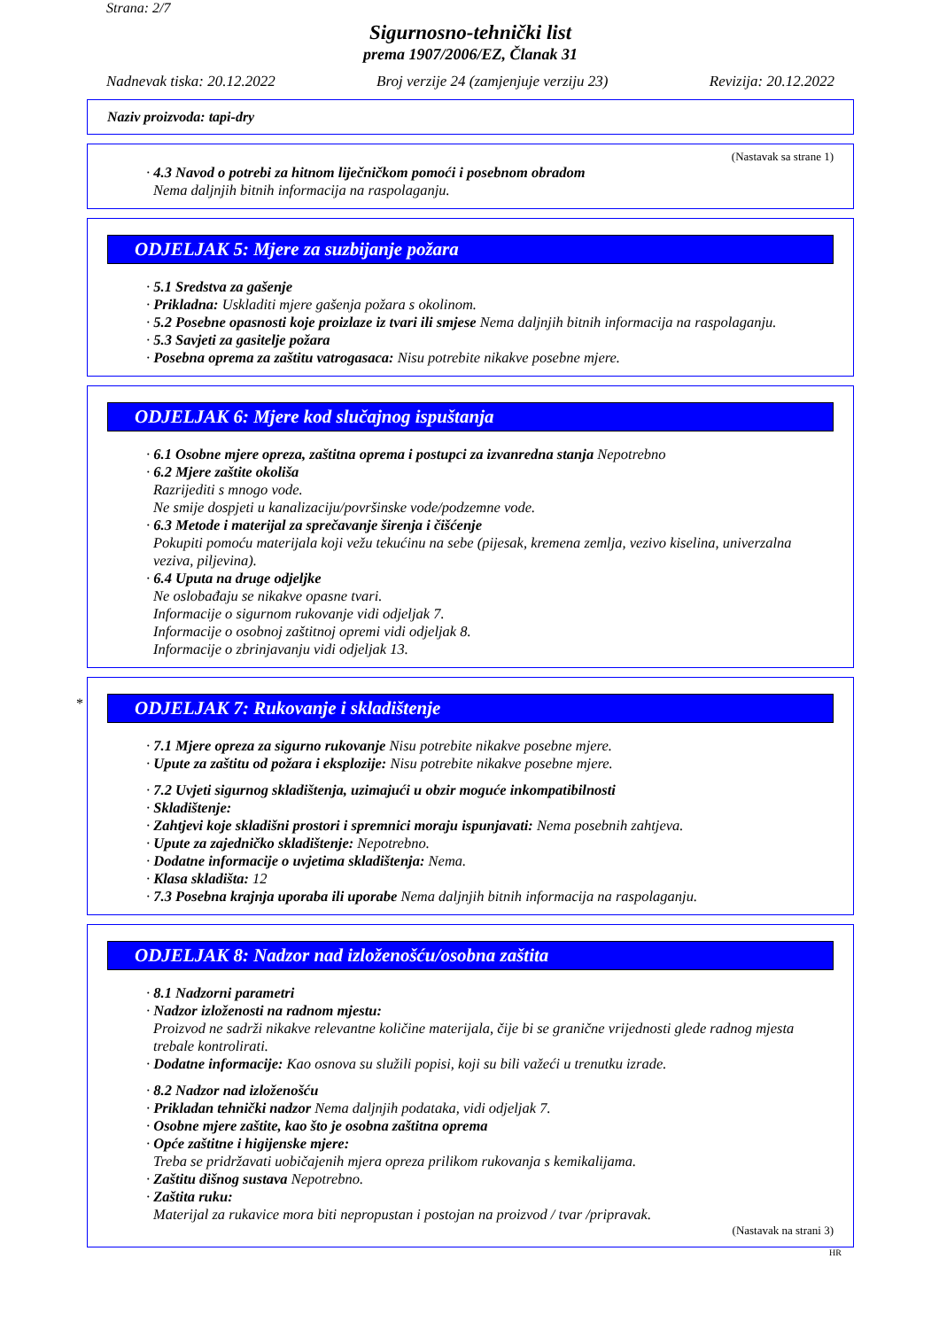Strana: 2/7
Sigurnosno-tehnički list
prema 1907/2006/EZ, Članak 31
Nadnevak tiska: 20.12.2022 Broj verzije 24 (zamjenjuje verziju 23) Revizija: 20.12.2022
Naziv proizvoda: tapi-dry
(Nastavak sa strane 1)
· 4.3 Navod o potrebi za hitnom liječničkom pomoći i posebnom obradom
Nema daljnjih bitnih informacija na raspolaganju.
ODJELJAK 5: Mjere za suzbijanje požara
· 5.1 Sredstva za gašenje
· Prikladna: Uskladiti mjere gašenja požara s okolinom.
· 5.2 Posebne opasnosti koje proizlaze iz tvari ili smjese Nema daljnjih bitnih informacija na raspolaganju.
· 5.3 Savjeti za gasitelje požara
· Posebna oprema za zaštitu vatrogasaca: Nisu potrebite nikakve posebne mjere.
ODJELJAK 6: Mjere kod slučajnog ispuštanja
· 6.1 Osobne mjere opreza, zaštitna oprema i postupci za izvanredna stanja Nepotrebno
· 6.2 Mjere zaštite okoliša
Razrijediti s mnogo vode.
Ne smije dospjeti u kanalizaciju/površinske vode/podzemne vode.
· 6.3 Metode i materijal za sprečavanje širenja i čišćenje
Pokupiti pomoću materijala koji vežu tekućinu na sebe (pijesak, kremena zemlja, vezivo kiselina, univerzalna veziva, piljevina).
· 6.4 Uputa na druge odjeljke
Ne oslobađaju se nikakve opasne tvari.
Informacije o sigurnom rukovanje vidi odjeljak 7.
Informacije o osobnoj zaštitnoj opremi vidi odjeljak 8.
Informacije o zbrinjavanju vidi odjeljak 13.
*
ODJELJAK 7: Rukovanje i skladištenje
· 7.1 Mjere opreza za sigurno rukovanje Nisu potrebite nikakve posebne mjere.
· Upute za zaštitu od požara i eksplozije: Nisu potrebite nikakve posebne mjere.
· 7.2 Uvjeti sigurnog skladištenja, uzimajući u obzir moguće inkompatibilnosti
· Skladištenje:
· Zahtjevi koje skladišni prostori i spremnici moraju ispunjavati: Nema posebnih zahtjeva.
· Upute za zajedničko skladištenje: Nepotrebno.
· Dodatne informacije o uvjetima skladištenja: Nema.
· Klasa skladišta: 12
· 7.3 Posebna krajnja uporaba ili uporabe Nema daljnjih bitnih informacija na raspolaganju.
ODJELJAK 8: Nadzor nad izloženošću/osobna zaštita
· 8.1 Nadzorni parametri
· Nadzor izloženosti na radnom mjestu:
Proizvod ne sadrži nikakve relevantne količine materijala, čije bi se granične vrijednosti glede radnog mjesta trebale kontrolirati.
· Dodatne informacije: Kao osnova su služili popisi, koji su bili važeći u trenutku izrade.
· 8.2 Nadzor nad izloženošću
· Prikladan tehnički nadzor Nema daljnjih podataka, vidi odjeljak 7.
· Osobne mjere zaštite, kao što je osobna zaštitna oprema
· Opće zaštitne i higijenske mjere:
Treba se pridržavati uobičajenih mjera opreza prilikom rukovanja s kemikalijama.
· Zaštitu dišnog sustava Nepotrebno.
· Zaštita ruku:
Materijal za rukavice mora biti nepropustan i postojan na proizvod / tvar /pripravak.
(Nastavak na strani 3)
HR